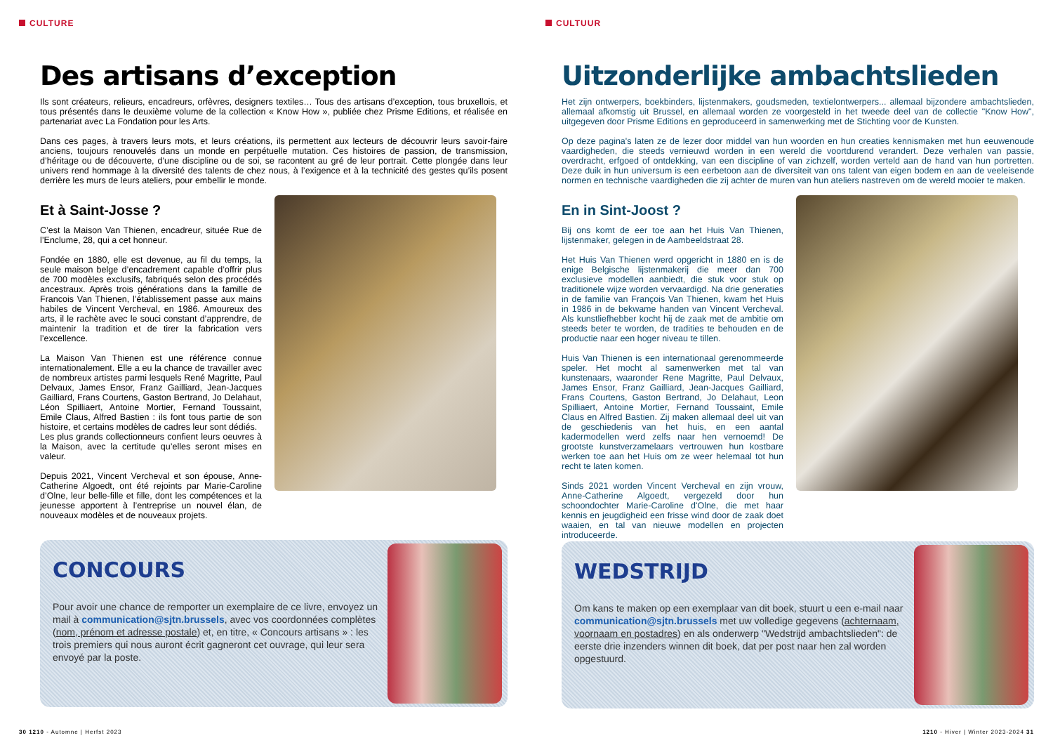CULTURE
Des artisans d’exception
Ils sont créateurs, relieurs, encadreurs, orfèvres, designers textiles… Tous des artisans d’exception, tous bruxellois, et tous présentés dans le deuxième volume de la collection « Know How », publiée chez Prisme Editions, et réalisée en partenariat avec La Fondation pour les Arts.
Dans ces pages, à travers leurs mots, et leurs créations, ils permettent aux lecteurs de découvrir leurs savoir-faire anciens, toujours renouvelés dans un monde en perpétuelle mutation. Ces histoires de passion, de transmission, d’héritage ou de découverte, d’une discipline ou de soi, se racontent au gré de leur portrait. Cette plongée dans leur univers rend hommage à la diversité des talents de chez nous, à l’exigence et à la technicité des gestes qu’ils posent derrière les murs de leurs ateliers, pour embellir le monde.
Et à Saint-Josse ?
C’est la Maison Van Thienen, encadreur, située Rue de l’Enclume, 28, qui a cet honneur.
Fondée en 1880, elle est devenue, au fil du temps, la seule maison belge d’encadrement capable d’offrir plus de 700 modèles exclusifs, fabriqués selon des procédés ancestraux. Après trois générations dans la famille de Francois Van Thienen, l’établissement passe aux mains habiles de Vincent Vercheval, en 1986. Amoureux des arts, il le rachète avec le souci constant d’apprendre, de maintenir la tradition et de tirer la fabrication vers l’excellence.
La Maison Van Thienen est une référence connue internationalement. Elle a eu la chance de travailler avec de nombreux artistes parmi lesquels René Magritte, Paul Delvaux, James Ensor, Franz Gailliard, Jean-Jacques Gailliard, Frans Courtens, Gaston Bertrand, Jo Delahaut, Léon Spilliaert, Antoine Mortier, Fernand Toussaint, Emile Claus, Alfred Bastien : ils font tous partie de son histoire, et certains modèles de cadres leur sont dédiés.
Les plus grands collectionneurs confient leurs oeuvres à la Maison, avec la certitude qu’elles seront mises en valeur.
Depuis 2021, Vincent Vercheval et son épouse, Anne-Catherine Algoedt, ont été rejoints par Marie-Caroline d’Olne, leur belle-fille et fille, dont les compétences et la jeunesse apportent à l’entreprise un nouvel élan, de nouveaux modèles et de nouveaux projets.
CONCOURS
Pour avoir une chance de remporter un exemplaire de ce livre, envoyez un mail à communication@sjtn.brussels, avec vos coordonnées complètes (nom, prénom et adresse postale) et, en titre, « Concours artisans » : les trois premiers qui nous auront écrit gagneront cet ouvrage, qui leur sera envoyé par la poste.
30 1210 - Automne | Herfst 2023
CULTUUR
Uitzonderlijke ambachtslieden
Het zijn ontwerpers, boekbinders, lijstenmakers, goudsmeden, textielontwerpers... allemaal bijzondere ambachtslieden, allemaal afkomstig uit Brussel, en allemaal worden ze voorgesteld in het tweede deel van de collectie "Know How", uitgegeven door Prisme Editions en geproduceerd in samenwerking met de Stichting voor de Kunsten.
Op deze pagina's laten ze de lezer door middel van hun woorden en hun creaties kennismaken met hun eeuwenoude vaardigheden, die steeds vernieuwd worden in een wereld die voortdurend verandert. Deze verhalen van passie, overdracht, erfgoed of ontdekking, van een discipline of van zichzelf, worden verteld aan de hand van hun portretten. Deze duik in hun universum is een eerbetoon aan de diversiteit van ons talent van eigen bodem en aan de veeleisende normen en technische vaardigheden die zij achter de muren van hun ateliers nastreven om de wereld mooier te maken.
En in Sint-Joost ?
Bij ons komt de eer toe aan het Huis Van Thienen, lijstenmaker, gelegen in de Aambeeldstraat 28.
Het Huis Van Thienen werd opgericht in 1880 en is de enige Belgische lijstenmakerij die meer dan 700 exclusieve modellen aanbiedt, die stuk voor stuk op traditionele wijze worden vervaardigd. Na drie generaties in de familie van François Van Thienen, kwam het Huis in 1986 in de bekwame handen van Vincent Vercheval. Als kunstliefhebber kocht hij de zaak met de ambitie om steeds beter te worden, de tradities te behouden en de productie naar een hoger niveau te tillen.
Huis Van Thienen is een internationaal gerenommeerde speler. Het mocht al samenwerken met tal van kunstenaars, waaronder Rene Magritte, Paul Delvaux, James Ensor, Franz Gailliard, Jean-Jacques Gailliard, Frans Courtens, Gaston Bertrand, Jo Delahaut, Leon Spilliaert, Antoine Mortier, Fernand Toussaint, Emile Claus en Alfred Bastien. Zij maken allemaal deel uit van de geschiedenis van het huis, en een aantal kadermodellen werd zelfs naar hen vernoemd! De grootste kunstverzamelaars vertrouwen hun kostbare werken toe aan het Huis om ze weer helemaal tot hun recht te laten komen.
Sinds 2021 worden Vincent Vercheval en zijn vrouw, Anne-Catherine Algoedt, vergezeld door hun schoondochter Marie-Caroline d'Olne, die met haar kennis en jeugdigheid een frisse wind door de zaak doet waaien, en tal van nieuwe modellen en projecten introduceerde.
WEDSTRIJD
Om kans te maken op een exemplaar van dit boek, stuurt u een e-mail naar communication@sjtn.brussels met uw volledige gegevens (achternaam, voornaam en postadres) en als onderwerp "Wedstrijd ambachtslieden": de eerste drie inzenders winnen dit boek, dat per post naar hen zal worden opgestuurd.
1210 - Hiver | Winter 2023-2024 31